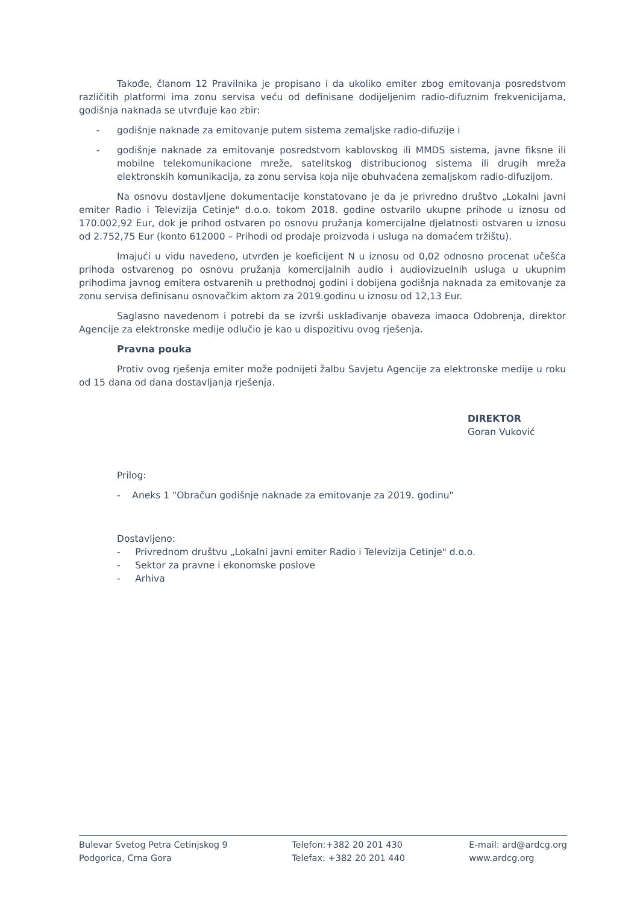Takođe, članom 12 Pravilnika je propisano i da ukoliko emiter zbog emitovanja posredstvom različitih platformi ima zonu servisa veću od definisane dodijeljenim radio-difuznim frekvenicijama, godišnja naknada se utvrđuje kao zbir:
- godišnje naknade za emitovanje putem sistema zemaljske radio-difuzije i
- godišnje naknade za emitovanje posredstvom kablovskog ili MMDS sistema, javne fiksne ili mobilne telekomunikacione mreže, satelitskog distribucionog sistema ili drugih mreža elektronskih komunikacija, za zonu servisa koja nije obuhvaćena zemaljskom radio-difuzijom.
Na osnovu dostavljene dokumentacije konstatovano je da je privredno društvo „Lokalni javni emiter Radio i Televizija Cetinje" d.o.o. tokom 2018. godine ostvarilo ukupne prihode u iznosu od 170.002,92 Eur, dok je prihod ostvaren po osnovu pružanja komercijalne djelatnosti ostvaren u iznosu od 2.752,75 Eur (konto 612000 – Prihodi od prodaje proizvoda i usluga na domaćem tržištu).
Imajući u vidu navedeno, utvrđen je koeficijent N u iznosu od 0,02 odnosno procenat učešća prihoda ostvarenog po osnovu pružanja komercijalnih audio i audiovizuelnih usluga u ukupnim prihodima javnog emitera ostvarenih u prethodnoj godini i dobijena godišnja naknada za emitovanje za zonu servisa definisanu osnovačkim aktom za 2019.godinu u iznosu od 12,13 Eur.
Saglasno navedenom i potrebi da se izvrši usklađivanje obaveza imaoca Odobrenja, direktor Agencije za elektronske medije odlučio je kao u dispozitivu ovog rješenja.
Pravna pouka
Protiv ovog rješenja emiter može podnijeti žalbu Savjetu Agencije za elektronske medije u roku od 15 dana od dana dostavljanja rješenja.
DIREKTOR
Goran Vuković
Prilog:
- Aneks 1 "Obračun godišnje naknade za emitovanje za 2019. godinu"
Dostavljeno:
- Privrednom društvu „Lokalni javni emiter Radio i Televizija Cetinje" d.o.o.
- Sektor za pravne i ekonomske poslove
- Arhiva
Bulevar Svetog Petra Cetinjskog 9
Podgorica, Crna Gora
Telefon:+382 20 201 430
Telefax: +382 20 201 440
E-mail: ard@ardcg.org
www.ardcg.org